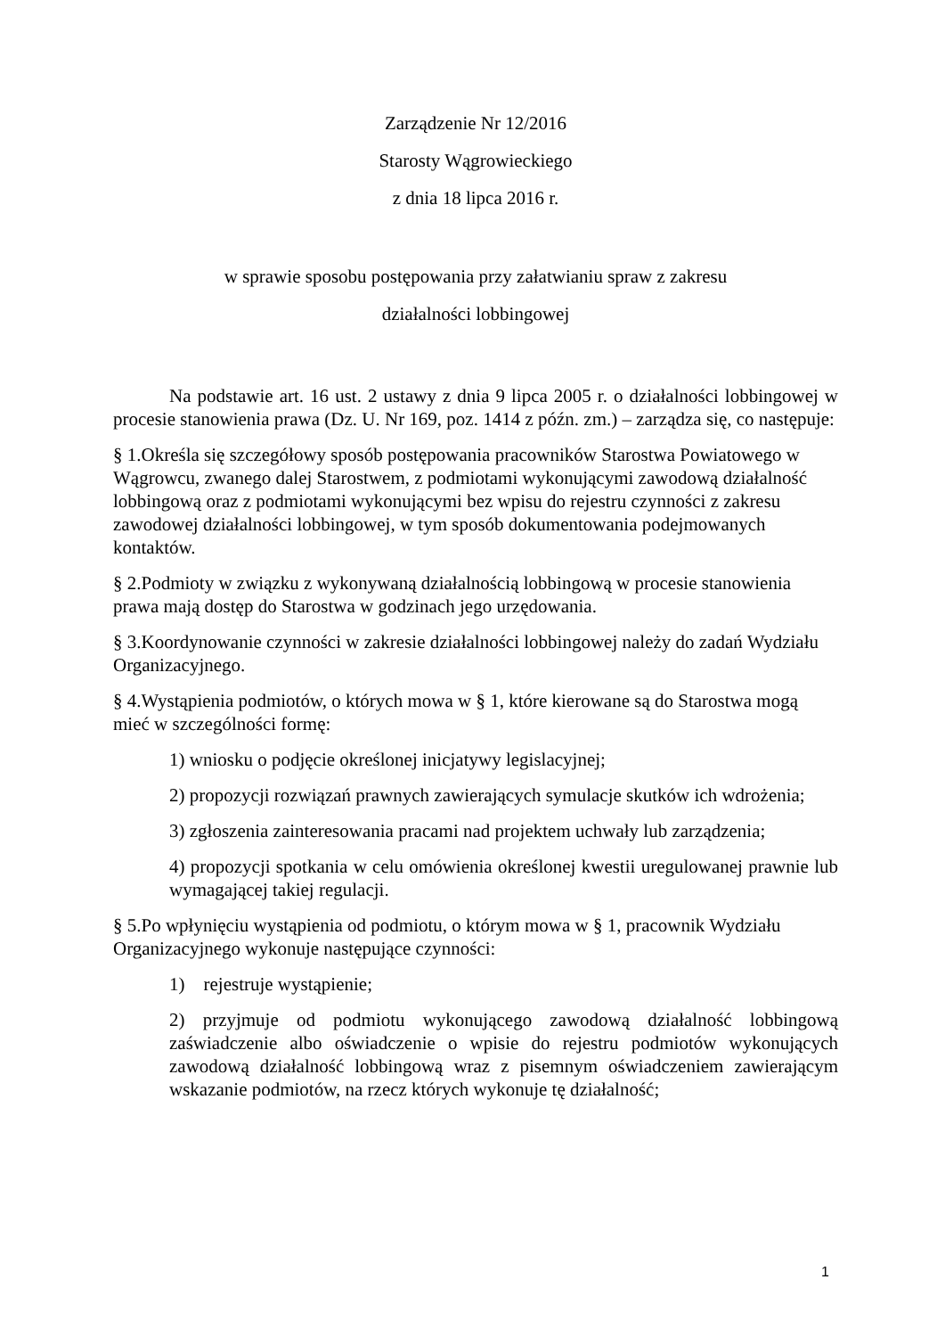Zarządzenie Nr 12/2016
Starosty Wągrowieckiego
z dnia 18 lipca 2016 r.
w sprawie sposobu postępowania przy załatwianiu spraw z zakresu
działalności lobbingowej
Na podstawie art. 16 ust. 2 ustawy z dnia 9 lipca 2005 r. o działalności lobbingowej w procesie stanowienia prawa (Dz. U. Nr 169, poz. 1414 z późn. zm.) – zarządza się, co następuje:
§ 1.Określa się szczegółowy sposób postępowania pracowników Starostwa Powiatowego w Wągrowcu, zwanego dalej Starostwem, z podmiotami wykonującymi zawodową działalność lobbingową oraz z podmiotami wykonującymi bez wpisu do rejestru czynności z zakresu zawodowej działalności lobbingowej, w tym sposób dokumentowania podejmowanych kontaktów.
§ 2.Podmioty w związku z wykonywaną działalnością lobbingową w procesie stanowienia prawa mają dostęp do Starostwa w godzinach jego urzędowania.
§ 3.Koordynowanie czynności w zakresie działalności lobbingowej należy do zadań Wydziału Organizacyjnego.
§ 4.Wystąpienia podmiotów, o których mowa w § 1, które kierowane są do Starostwa mogą mieć w szczególności formę:
1) wniosku o podjęcie określonej inicjatywy legislacyjnej;
2) propozycji rozwiązań prawnych zawierających symulacje skutków ich wdrożenia;
3) zgłoszenia zainteresowania pracami nad projektem uchwały lub zarządzenia;
4) propozycji spotkania w celu omówienia określonej kwestii uregulowanej prawnie lub wymagającej takiej regulacji.
§ 5.Po wpłynięciu wystąpienia od podmiotu, o którym mowa w § 1, pracownik Wydziału Organizacyjnego wykonuje następujące czynności:
1) rejestruje wystąpienie;
2) przyjmuje od podmiotu wykonującego zawodową działalność lobbingową zaświadczenie albo oświadczenie o wpisie do rejestru podmiotów wykonujących zawodową działalność lobbingową wraz z pisemnym oświadczeniem zawierającym wskazanie podmiotów, na rzecz których wykonuje tę działalność;
1